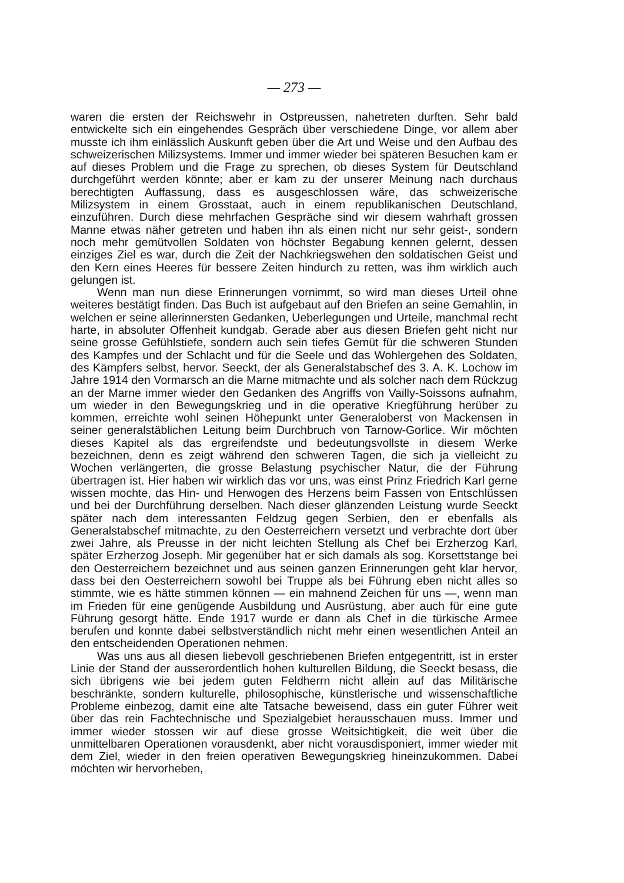— 273 —
waren die ersten der Reichswehr in Ostpreussen, nahetreten durften. Sehr bald entwickelte sich ein eingehendes Gespräch über verschiedene Dinge, vor allem aber musste ich ihm einlässlich Auskunft geben über die Art und Weise und den Aufbau des schweizerischen Milizsystems. Immer und immer wieder bei späteren Besuchen kam er auf dieses Problem und die Frage zu sprechen, ob dieses System für Deutschland durchgeführt werden könnte; aber er kam zu der unserer Meinung nach durchaus berechtigten Auffassung, dass es ausgeschlossen wäre, das schweizerische Milizsystem in einem Grosstaat, auch in einem republikanischen Deutschland, einzuführen. Durch diese mehrfachen Gespräche sind wir diesem wahrhaft grossen Manne etwas näher getreten und haben ihn als einen nicht nur sehr geist-, sondern noch mehr gemütvollen Soldaten von höchster Begabung kennen gelernt, dessen einziges Ziel es war, durch die Zeit der Nachkriegswehen den soldatischen Geist und den Kern eines Heeres für bessere Zeiten hindurch zu retten, was ihm wirklich auch gelungen ist.
Wenn man nun diese Erinnerungen vornimmt, so wird man dieses Urteil ohne weiteres bestätigt finden. Das Buch ist aufgebaut auf den Briefen an seine Gemahlin, in welchen er seine allerinnersten Gedanken, Ueberlegungen und Urteile, manchmal recht harte, in absoluter Offenheit kundgab. Gerade aber aus diesen Briefen geht nicht nur seine grosse Gefühlstiefe, sondern auch sein tiefes Gemüt für die schweren Stunden des Kampfes und der Schlacht und für die Seele und das Wohlergehen des Soldaten, des Kämpfers selbst, hervor. Seeckt, der als Generalstabschef des 3. A. K. Lochow im Jahre 1914 den Vormarsch an die Marne mitmachte und als solcher nach dem Rückzug an der Marne immer wieder den Gedanken des Angriffs von Vailly-Soissons aufnahm, um wieder in den Bewegungskrieg und in die operative Kriegführung herüber zu kommen, erreichte wohl seinen Höhepunkt unter Generaloberst von Mackensen in seiner generalstäblichen Leitung beim Durchbruch von Tarnow-Gorlice. Wir möchten dieses Kapitel als das ergreifendste und bedeutungsvollste in diesem Werke bezeichnen, denn es zeigt während den schweren Tagen, die sich ja vielleicht zu Wochen verlängerten, die grosse Belastung psychischer Natur, die der Führung übertragen ist. Hier haben wir wirklich das vor uns, was einst Prinz Friedrich Karl gerne wissen mochte, das Hin- und Herwogen des Herzens beim Fassen von Entschlüssen und bei der Durchführung derselben. Nach dieser glänzenden Leistung wurde Seeckt später nach dem interessanten Feldzug gegen Serbien, den er ebenfalls als Generalstabschef mitmachte, zu den Oesterreichern versetzt und verbrachte dort über zwei Jahre, als Preusse in der nicht leichten Stellung als Chef bei Erzherzog Karl, später Erzherzog Joseph. Mir gegenüber hat er sich damals als sog. Korsettstange bei den Oesterreichern bezeichnet und aus seinen ganzen Erinnerungen geht klar hervor, dass bei den Oesterreichern sowohl bei Truppe als bei Führung eben nicht alles so stimmte, wie es hätte stimmen können — ein mahnend Zeichen für uns —, wenn man im Frieden für eine genügende Ausbildung und Ausrüstung, aber auch für eine gute Führung gesorgt hätte. Ende 1917 wurde er dann als Chef in die türkische Armee berufen und konnte dabei selbstverständlich nicht mehr einen wesentlichen Anteil an den entscheidenden Operationen nehmen.
Was uns aus all diesen liebevoll geschriebenen Briefen entgegentritt, ist in erster Linie der Stand der ausserordentlich hohen kulturellen Bildung, die Seeckt besass, die sich übrigens wie bei jedem guten Feldherrn nicht allein auf das Militärische beschränkte, sondern kulturelle, philosophische, künstlerische und wissenschaftliche Probleme einbezog, damit eine alte Tatsache beweisend, dass ein guter Führer weit über das rein Fachtechnische und Spezialgebiet herausschauen muss. Immer und immer wieder stossen wir auf diese grosse Weitsichtigkeit, die weit über die unmittelbaren Operationen vorausdenkt, aber nicht vorausdisponiert, immer wieder mit dem Ziel, wieder in den freien operativen Bewegungskrieg hineinzukommen. Dabei möchten wir hervorheben,